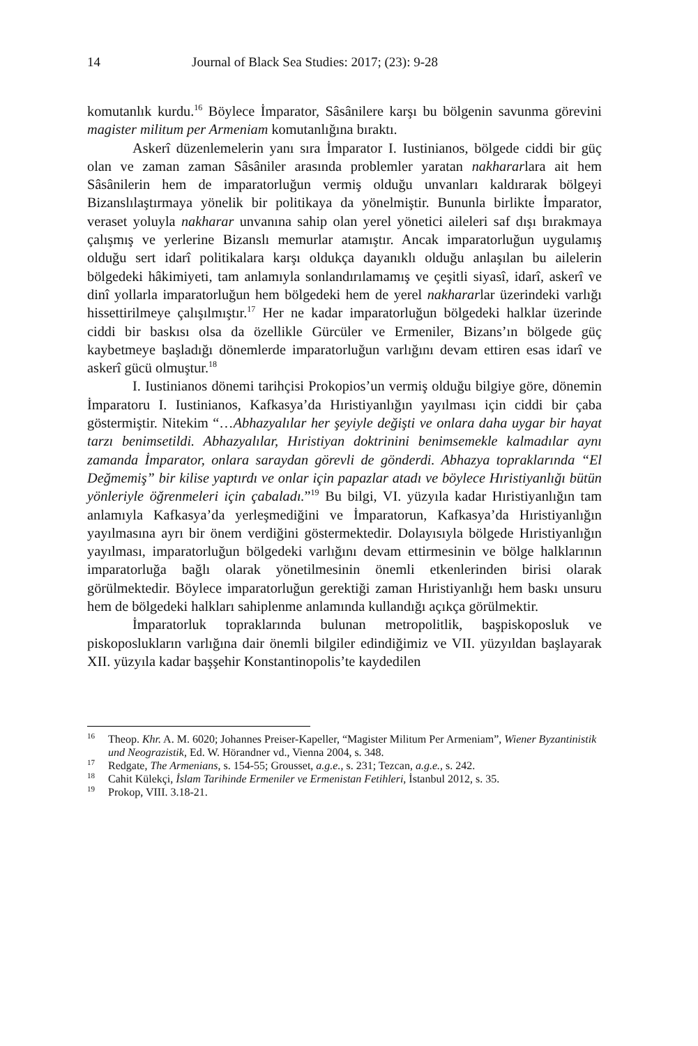14 Journal of Black Sea Studies: 2017; (23): 9-28
komutanlık kurdu.<sup>16</sup> Böylece İmparator, Sâsânilere karşı bu bölgenin savunma görevini magister militum per Armeniam komutanlığına bıraktı.
Askerî düzenlemelerin yanı sıra İmparator I. Iustinianos, bölgede ciddi bir güç olan ve zaman zaman Sâsâniler arasında problemler yaratan nakhararlara ait hem Sâsânilerin hem de imparatorluğun vermiş olduğu unvanları kaldırarak bölgeyi Bizanslılaştırmaya yönelik bir politikaya da yönelmiştir. Bununla birlikte İmparator, veraset yoluyla nakharar unvanına sahip olan yerel yönetici aileleri saf dışı bırakmaya çalışmış ve yerlerine Bizanslı memurlar atamıştır. Ancak imparatorluğun uygulamış olduğu sert idarî politikalara karşı oldukça dayanıklı olduğu anlaşılan bu ailelerin bölgedeki hâkimiyeti, tam anlamıyla sonlandırılamamış ve çeşitli siyasî, idarî, askerî ve dinî yollarla imparatorluğun hem bölgedeki hem de yerel nakhararlar üzerindeki varlığı hissettirilmeye çalışılmıştır.<sup>17</sup> Her ne kadar imparatorluğun bölgedeki halklar üzerinde ciddi bir baskısı olsa da özellikle Gürcüler ve Ermeniler, Bizans’ın bölgede güç kaybetmeye başladığı dönemlerde imparatorluğun varlığını devam ettiren esas idarî ve askerî gücü olmuştur.<sup>18</sup>
I. Iustinianos dönemi tarihçisi Prokopios’un vermiş olduğu bilgiye göre, dönemin İmparatoru I. Iustinianos, Kafkasya’da Hıristiyanlığın yayılması için ciddi bir çaba göstermiştir. Nitekim “…Abhazyalılar her şeyiyle değişti ve onlara daha uygar bir hayat tarzı benimsetildi. Abhazyalılar, Hıristiyan doktrinini benimsemekle kalmadılar aynı zamanda İmparator, onlara saraydan görevli de gönderdi. Abhazya topraklarında “El Değmemiş” bir kilise yaptırdı ve onlar için papazlar atadı ve böylece Hıristiyanlığı bütün yönleriyle öğrenmeleri için çabaladı.”<sup>19</sup> Bu bilgi, VI. yüzyıla kadar Hıristiyanlığın tam anlamıyla Kafkasya’da yerleşmediğini ve İmparatorun, Kafkasya’da Hıristiyanlığın yayılmasına ayrı bir önem verdiğini göstermektedir. Dolayısıyla bölgede Hıristiyanlığın yayılması, imparatorluğun bölgedeki varlığını devam ettirmesinin ve bölge halklarının imparatorluğa bağlı olarak yönetilmesinin önemli etkenlerinden birisi olarak görülmektedir. Böylece imparatorluğun gerektiği zaman Hıristiyanlığı hem baskı unsuru hem de bölgedeki halkları sahiplenme anlamında kullandığı açıkça görülmektir.
İmparatorluk topraklarında bulunan metropolitlik, başpiskoposluk ve piskoposlukların varlığına dair önemli bilgiler edindiğimiz ve VII. yüzyıldan başlayarak XII. yüzyıla kadar başşehir Konstantinopolis’te kaydedilen
<sup>16</sup> Theop. Khr. A. M. 6020; Johannes Preiser-Kapeller, “Magister Militum Per Armeniam”, Wiener Byzantinistik und Neograzistik, Ed. W. Hörandner vd., Vienna 2004, s. 348.
<sup>17</sup> Redgate, The Armenians, s. 154-55; Grousset, a.g.e., s. 231; Tezcan, a.g.e., s. 242.
<sup>18</sup> Cahit Külekçi, İslam Tarihinde Ermeniler ve Ermenistan Fetihleri, İstanbul 2012, s. 35.
<sup>19</sup> Prokop, VIII. 3.18-21.